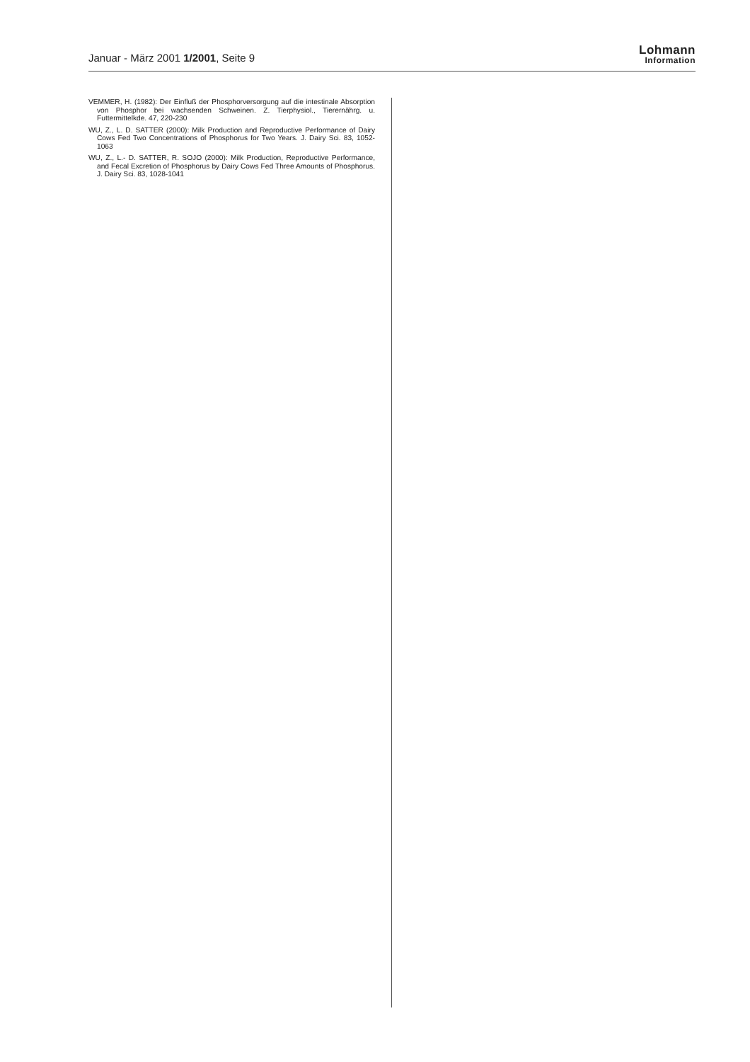Januar - März 2001 1/2001, Seite 9
Lohmann
Information
VEMMER, H. (1982): Der Einfluß der Phosphorversorgung auf die intestinale Absorption von Phosphor bei wachsenden Schweinen. Z. Tierphysiol., Tierernährg. u. Futtermittelkde. 47, 220-230
WU, Z., L. D. SATTER (2000): Milk Production and Reproductive Performance of Dairy Cows Fed Two Concentrations of Phosphorus for Two Years. J. Dairy Sci. 83, 1052-1063
WU, Z., L.- D. SATTER, R. SOJO (2000): Milk Production, Reproductive Performance, and Fecal Excretion of Phosphorus by Dairy Cows Fed Three Amounts of Phosphorus. J. Dairy Sci. 83, 1028-1041